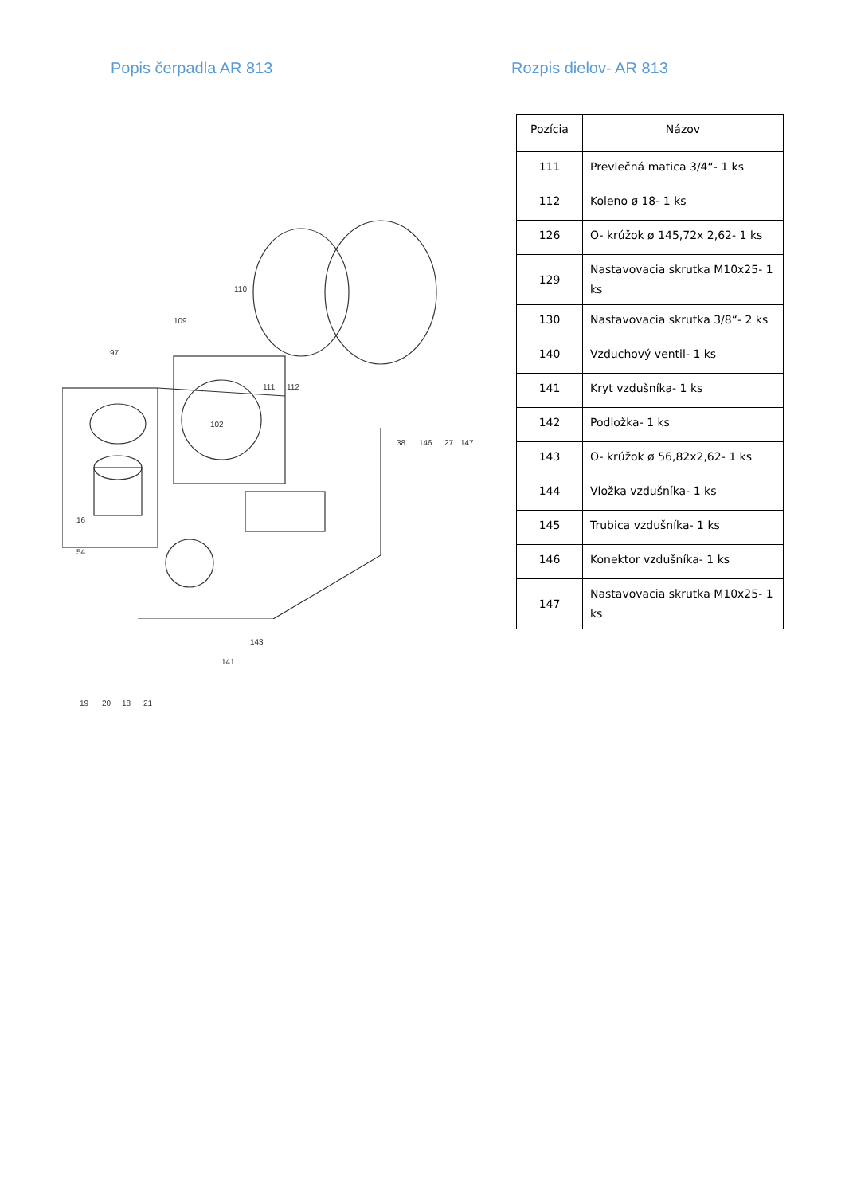Popis čerpadla AR 813
110
109
97
111 112
102
16
54
19 20 18 21
143
141
38 146 27 147
Rozpis dielov- AR 813
| Pozícia | Názov |
| --- | --- |
| 111 | Prevlečná matica 3/4“- 1 ks |
| 112 | Koleno ø 18- 1 ks |
| 126 | O- krúžok ø 145,72x 2,62- 1 ks |
| 129 | Nastavovacia skrutka M10x25- 1 ks |
| 130 | Nastavovacia skrutka 3/8“- 2 ks |
| 140 | Vzduchový ventil- 1 ks |
| 141 | Kryt vzdušníka- 1 ks |
| 142 | Podložka- 1 ks |
| 143 | O- krúžok ø 56,82x2,62- 1 ks |
| 144 | Vložka vzdušníka- 1 ks |
| 145 | Trubica vzdušníka- 1 ks |
| 146 | Konektor vzdušníka- 1 ks |
| 147 | Nastavovacia skrutka M10x25- 1 ks |